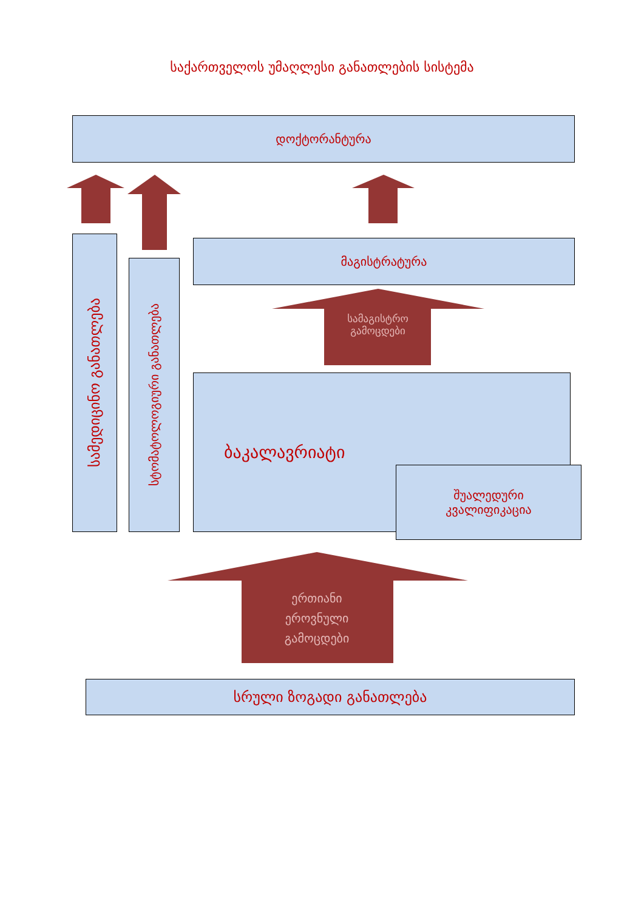საქართველოს უმაღლესი განათლების სისტემა
დოქტორანტურა
სამედიცინო განათლება
სტომატოლოგიური განათლება
მაგისტრატურა
სამაგისტრო
გამოცდები
ბაკალავრიატი
შუალედური
კვალიფიკაცია
ერთიანი
ეროვნული
გამოცდები
სრული ზოგადი განათლება